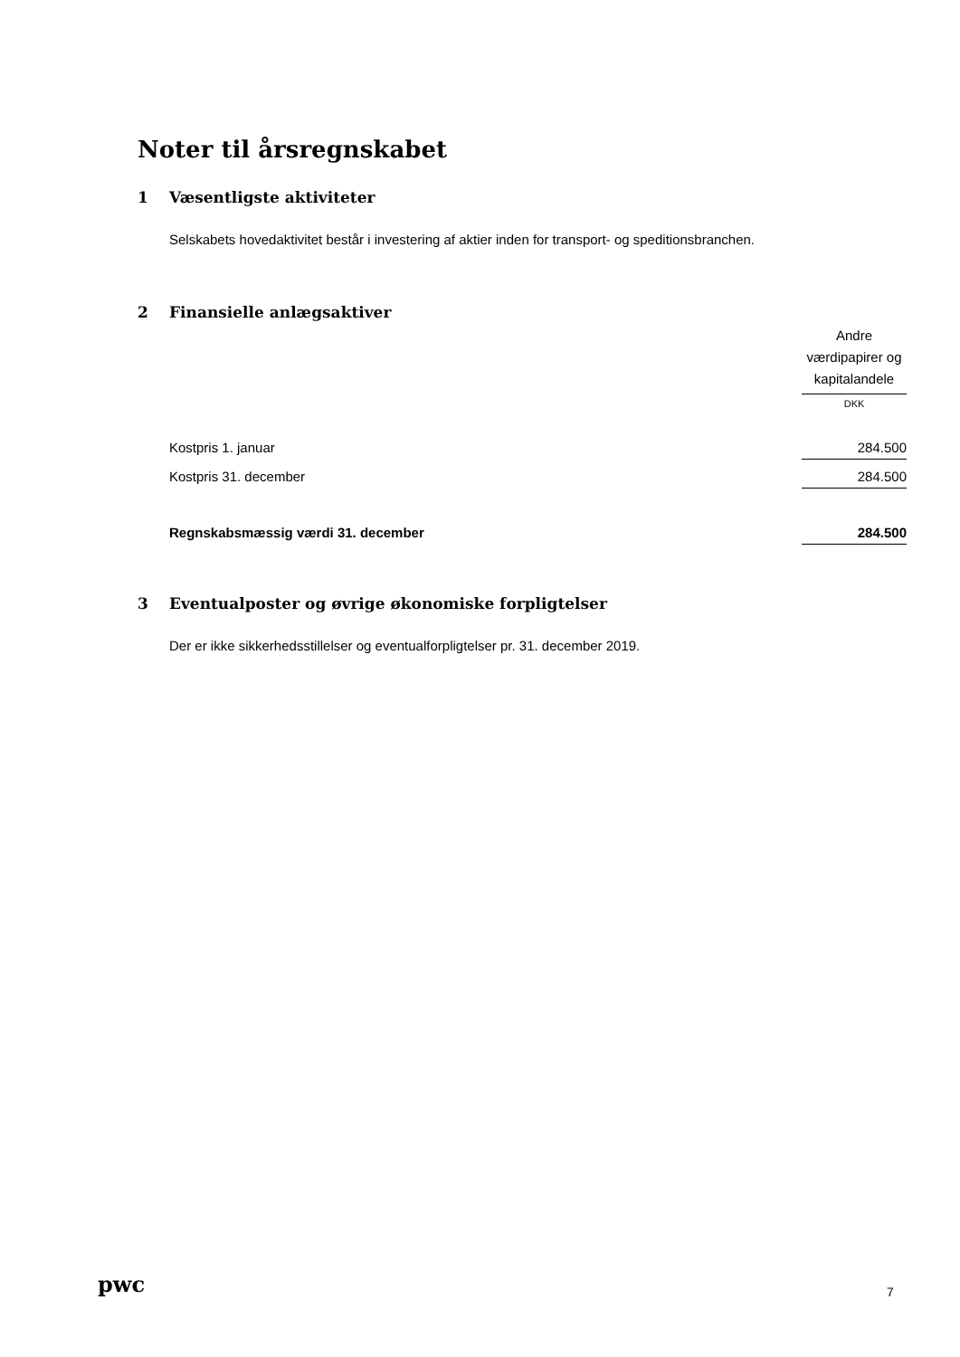Noter til årsregnskabet
1 Væsentligste aktiviteter
Selskabets hovedaktivitet består i investering af aktier inden for transport- og speditionsbranchen.
2 Finansielle anlægsaktiver
| | Andre værdipapirer og kapitalandele |
| | DKK |
| Kostpris 1. januar | 284.500 |
| Kostpris 31. december | 284.500 |
| Regnskabsmæssig værdi 31. december | 284.500 |
3 Eventualposter og øvrige økonomiske forpligtelser
Der er ikke sikkerhedsstillelser og eventualforpligtelser pr. 31. december 2019.
pwc 7